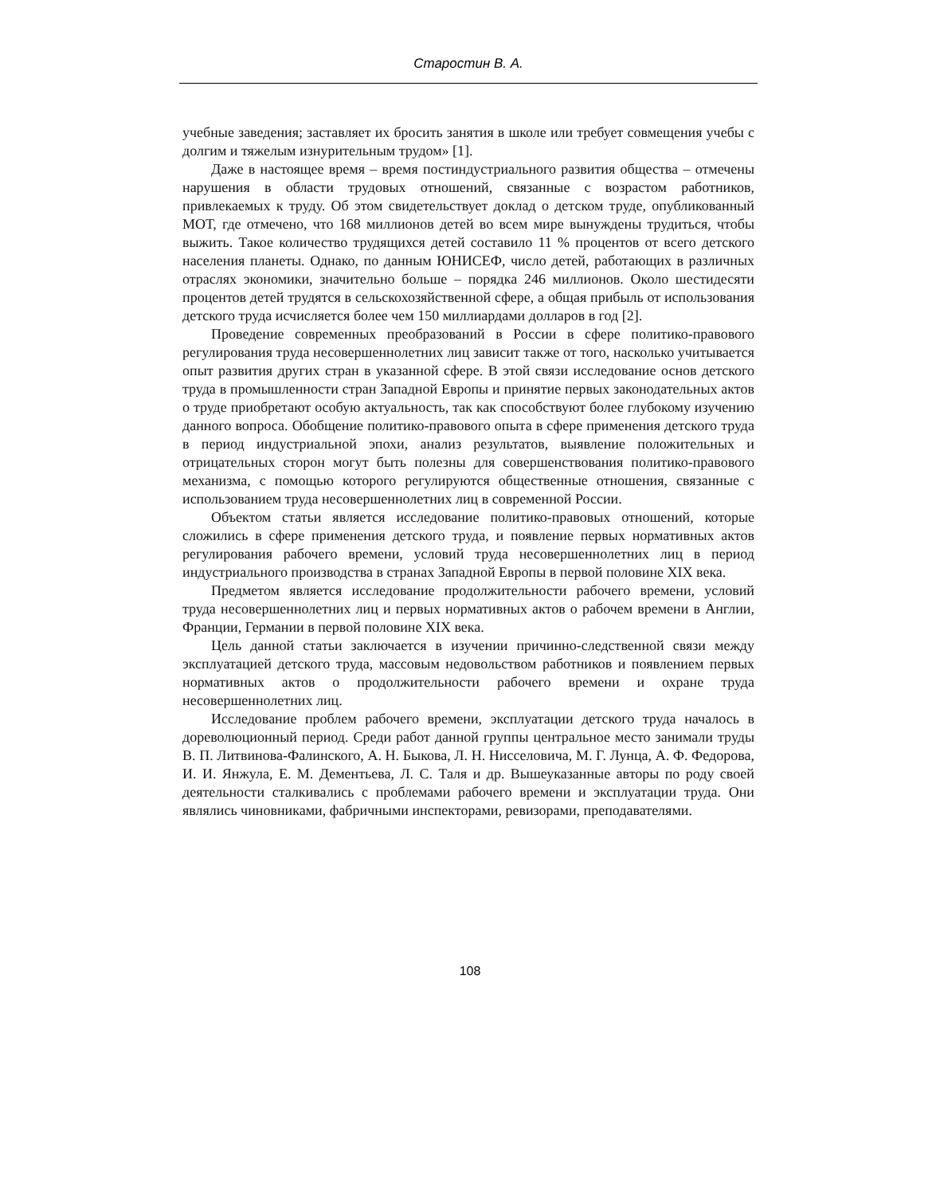Старостин В. А.
учебные заведения; заставляет их бросить занятия в школе или требует совмещения учебы с долгим и тяжелым изнурительным трудом» [1].
Даже в настоящее время – время постиндустриального развития общества – отмечены нарушения в области трудовых отношений, связанные с возрастом работников, привлекаемых к труду. Об этом свидетельствует доклад о детском труде, опубликованный МОТ, где отмечено, что 168 миллионов детей во всем мире вынуждены трудиться, чтобы выжить. Такое количество трудящихся детей составило 11 % процентов от всего детского населения планеты. Однако, по данным ЮНИСЕФ, число детей, работающих в различных отраслях экономики, значительно больше – порядка 246 миллионов. Около шестидесяти процентов детей трудятся в сельскохозяйственной сфере, а общая прибыль от использования детского труда исчисляется более чем 150 миллиардами долларов в год [2].
Проведение современных преобразований в России в сфере политико-правового регулирования труда несовершеннолетних лиц зависит также от того, насколько учитывается опыт развития других стран в указанной сфере. В этой связи исследование основ детского труда в промышленности стран Западной Европы и принятие первых законодательных актов о труде приобретают особую актуальность, так как способствуют более глубокому изучению данного вопроса. Обобщение политико-правового опыта в сфере применения детского труда в период индустриальной эпохи, анализ результатов, выявление положительных и отрицательных сторон могут быть полезны для совершенствования политико-правового механизма, с помощью которого регулируются общественные отношения, связанные с использованием труда несовершеннолетних лиц в современной России.
Объектом статьи является исследование политико-правовых отношений, которые сложились в сфере применения детского труда, и появление первых нормативных актов регулирования рабочего времени, условий труда несовершеннолетних лиц в период индустриального производства в странах Западной Европы в первой половине XIX века.
Предметом является исследование продолжительности рабочего времени, условий труда несовершеннолетних лиц и первых нормативных актов о рабочем времени в Англии, Франции, Германии в первой половине XIX века.
Цель данной статьи заключается в изучении причинно-следственной связи между эксплуатацией детского труда, массовым недовольством работников и появлением первых нормативных актов о продолжительности рабочего времени и охране труда несовершеннолетних лиц.
Исследование проблем рабочего времени, эксплуатации детского труда началось в дореволюционный период. Среди работ данной группы центральное место занимали труды В. П. Литвинова-Фалинского, А. Н. Быкова, Л. Н. Нисселовича, М. Г. Лунца, А. Ф. Федорова, И. И. Янжула, Е. М. Дементьева, Л. С. Таля и др. Вышеуказанные авторы по роду своей деятельности сталкивались с проблемами рабочего времени и эксплуатации труда. Они являлись чиновниками, фабричными инспекторами, ревизорами, преподавателями.
108